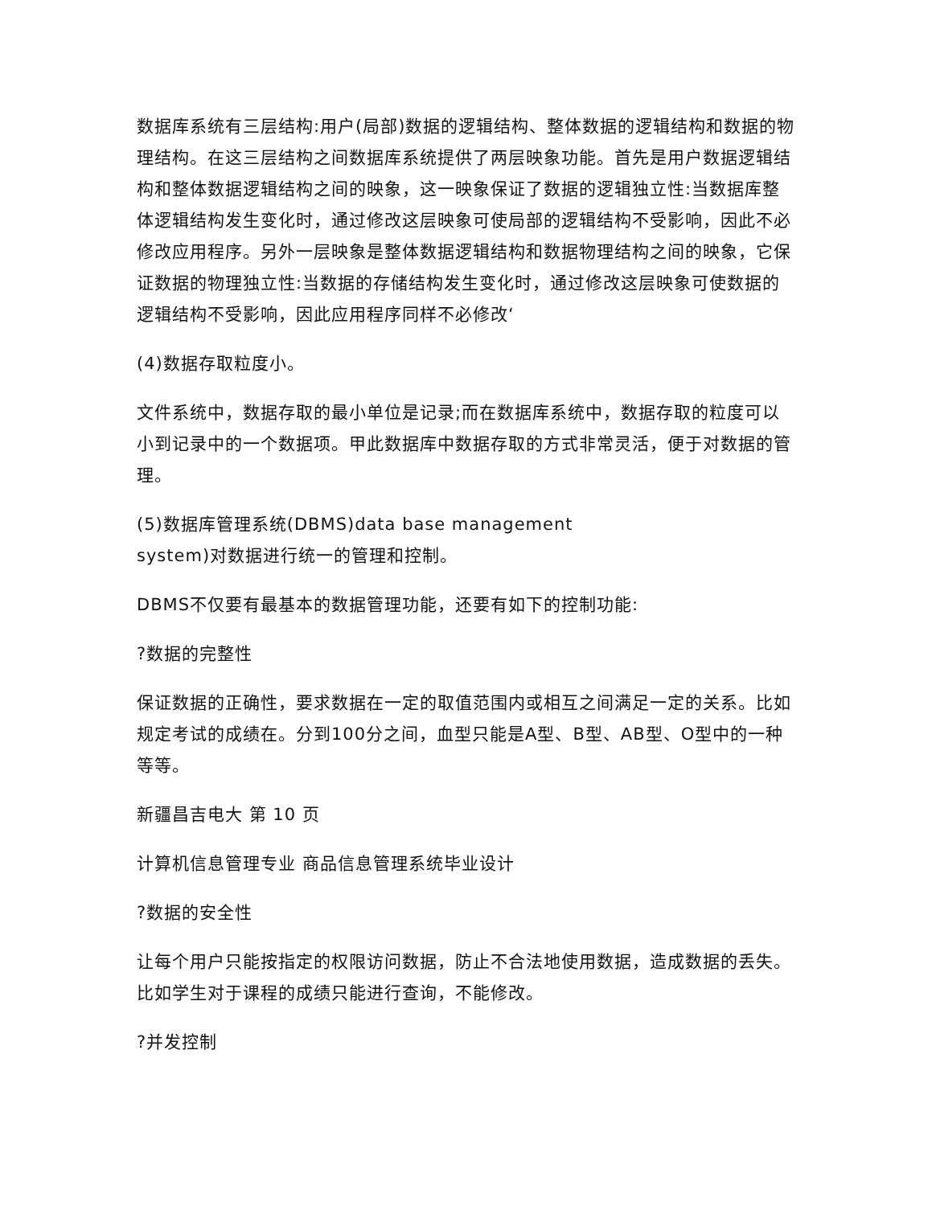数据库系统有三层结构:用户(局部)数据的逻辑结构、整体数据的逻辑结构和数据的物理结构。在这三层结构之间数据库系统提供了两层映象功能。首先是用户数据逻辑结构和整体数据逻辑结构之间的映象，这一映象保证了数据的逻辑独立性:当数据库整体逻辑结构发生变化时，通过修改这层映象可使局部的逻辑结构不受影响，因此不必修改应用程序。另外一层映象是整体数据逻辑结构和数据物理结构之间的映象，它保证数据的物理独立性:当数据的存储结构发生变化时，通过修改这层映象可使数据的逻辑结构不受影响，因此应用程序同样不必修改‘
(4)数据存取粒度小。
文件系统中，数据存取的最小单位是记录;而在数据库系统中，数据存取的粒度可以小到记录中的一个数据项。甲此数据库中数据存取的方式非常灵活，便于对数据的管理。
(5)数据库管理系统(DBMS)data base management
system)对数据进行统一的管理和控制。
DBMS不仅要有最基本的数据管理功能，还要有如下的控制功能:
?数据的完整性
保证数据的正确性，要求数据在一定的取值范围内或相互之间满足一定的关系。比如规定考试的成绩在。分到100分之间，血型只能是A型、B型、AB型、O型中的一种等等。
新疆昌吉电大 第 10 页
计算机信息管理专业 商品信息管理系统毕业设计
?数据的安全性
让每个用户只能按指定的权限访问数据，防止不合法地使用数据，造成数据的丢失。比如学生对于课程的成绩只能进行查询，不能修改。
?并发控制